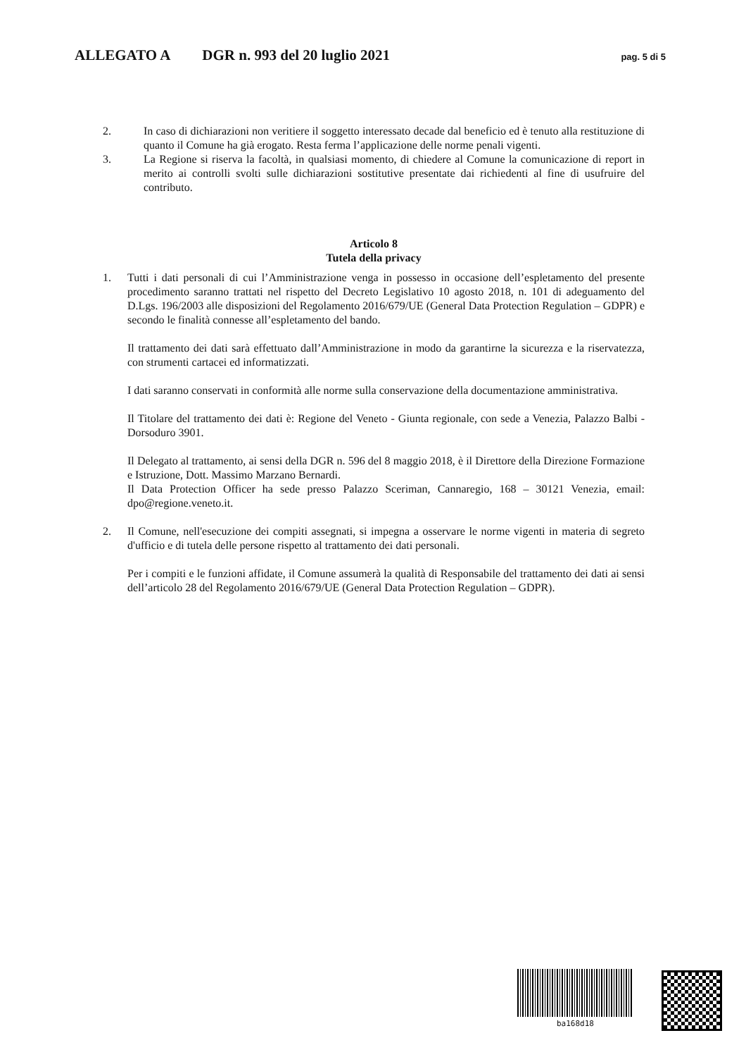ALLEGATO A DGR n. 993 del 20 luglio 2021 pag. 5 di 5
2. In caso di dichiarazioni non veritiere il soggetto interessato decade dal beneficio ed è tenuto alla restituzione di quanto il Comune ha già erogato. Resta ferma l’applicazione delle norme penali vigenti.
3. La Regione si riserva la facoltà, in qualsiasi momento, di chiedere al Comune la comunicazione di report in merito ai controlli svolti sulle dichiarazioni sostitutive presentate dai richiedenti al fine di usufruire del contributo.
Articolo 8
Tutela della privacy
1. Tutti i dati personali di cui l’Amministrazione venga in possesso in occasione dell’espletamento del presente procedimento saranno trattati nel rispetto del Decreto Legislativo 10 agosto 2018, n. 101 di adeguamento del D.Lgs. 196/2003 alle disposizioni del Regolamento 2016/679/UE (General Data Protection Regulation – GDPR) e secondo le finalità connesse all’espletamento del bando.
Il trattamento dei dati sarà effettuato dall’Amministrazione in modo da garantirne la sicurezza e la riservatezza, con strumenti cartacei ed informatizzati.
I dati saranno conservati in conformità alle norme sulla conservazione della documentazione amministrativa.
Il Titolare del trattamento dei dati è: Regione del Veneto - Giunta regionale, con sede a Venezia, Palazzo Balbi - Dorsoduro 3901.
Il Delegato al trattamento, ai sensi della DGR n. 596 del 8 maggio 2018, è il Direttore della Direzione Formazione e Istruzione, Dott. Massimo Marzano Bernardi.
Il Data Protection Officer ha sede presso Palazzo Sceriman, Cannaregio, 168 – 30121 Venezia, email: dpo@regione.veneto.it.
2. Il Comune, nell'esecuzione dei compiti assegnati, si impegna a osservare le norme vigenti in materia di segreto d'ufficio e di tutela delle persone rispetto al trattamento dei dati personali.
Per i compiti e le funzioni affidate, il Comune assumerà la qualità di Responsabile del trattamento dei dati ai sensi dell’articolo 28 del Regolamento 2016/679/UE (General Data Protection Regulation – GDPR).
ba168d18